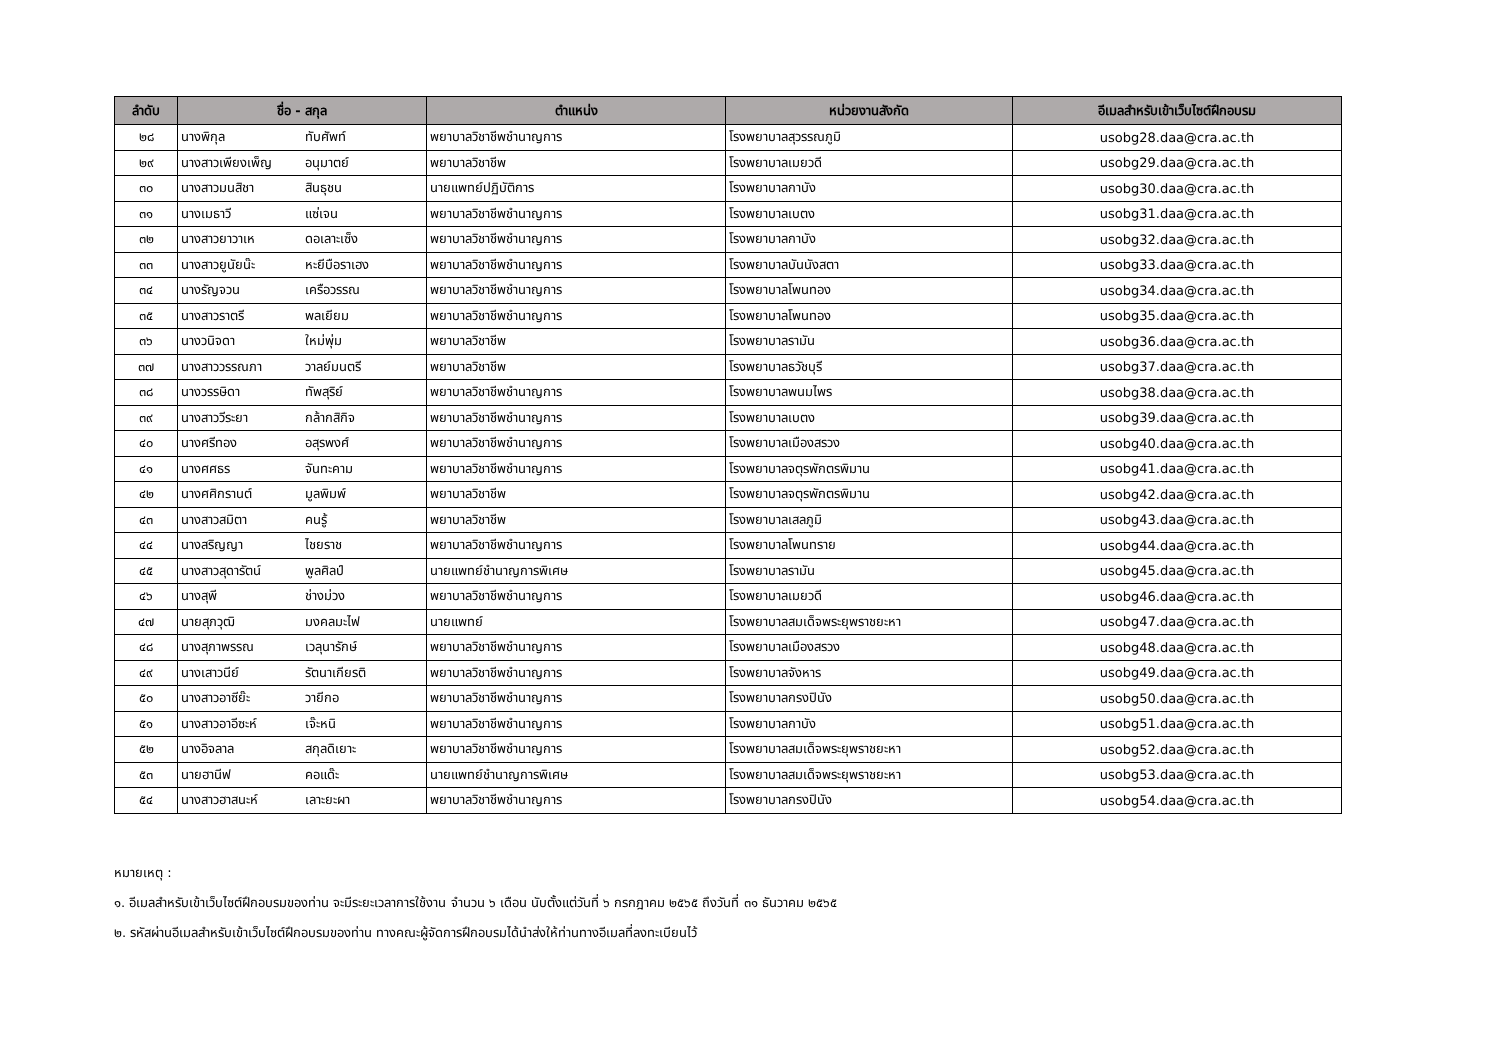| ลำดับ | ชื่อ - สกุล | ตำแหน่ง | หน่วยงานสังกัด | อีเมลสำหรับเข้าเว็บไซต์ฝึกอบรม |
| --- | --- | --- | --- | --- |
| ๒๘ | นางพิกุล ทับศัพท์ | พยาบาลวิชาชีพชำนาญการ | โรงพยาบาลสุวรรณภูมิ | usobg28.daa@cra.ac.th |
| ๒๙ | นางสาวเพียงเพ็ญ อนุมาตย์ | พยาบาลวิชาชีพ | โรงพยาบาลเมยวดี | usobg29.daa@cra.ac.th |
| ๓๐ | นางสาวมนสิชา สินธุชน | นายแพทย์ปฏิบัติการ | โรงพยาบาลกาบัง | usobg30.daa@cra.ac.th |
| ๓๑ | นางเมธาวี แซ่เจน | พยาบาลวิชาชีพชำนาญการ | โรงพยาบาลเบตง | usobg31.daa@cra.ac.th |
| ๓๒ | นางสาวยาวาเห ดอเลาะเซ็ง | พยาบาลวิชาชีพชำนาญการ | โรงพยาบาลกาบัง | usobg32.daa@cra.ac.th |
| ๓๓ | นางสาวยูนัยน๊ะ หะยีบือราเฮง | พยาบาลวิชาชีพชำนาญการ | โรงพยาบาลบันนังสตา | usobg33.daa@cra.ac.th |
| ๓๔ | นางรัญจวน เครือวรรณ | พยาบาลวิชาชีพชำนาญการ | โรงพยาบาลโพนทอง | usobg34.daa@cra.ac.th |
| ๓๕ | นางสาวราตรี พลเยียม | พยาบาลวิชาชีพชำนาญการ | โรงพยาบาลโพนทอง | usobg35.daa@cra.ac.th |
| ๓๖ | นางวนิจดา ใหม่พุ่ม | พยาบาลวิชาชีพ | โรงพยาบาลรามัน | usobg36.daa@cra.ac.th |
| ๓๗ | นางสาววรรณภา วาลย์มนตรี | พยาบาลวิชาชีพ | โรงพยาบาลธวัชบุรี | usobg37.daa@cra.ac.th |
| ๓๘ | นางวรรษิดา ทัพสุริย์ | พยาบาลวิชาชีพชำนาญการ | โรงพยาบาลพนมไพร | usobg38.daa@cra.ac.th |
| ๓๙ | นางสาววีระยา กล้ากสิกิจ | พยาบาลวิชาชีพชำนาญการ | โรงพยาบาลเบตง | usobg39.daa@cra.ac.th |
| ๔๐ | นางศรีทอง อสุรพงศ์ | พยาบาลวิชาชีพชำนาญการ | โรงพยาบาลเมืองสรวง | usobg40.daa@cra.ac.th |
| ๔๑ | นางศศธร จันทะคาม | พยาบาลวิชาชีพชำนาญการ | โรงพยาบาลจตุรพักตรพิมาน | usobg41.daa@cra.ac.th |
| ๔๒ | นางศศิกรานต์ มูลพิมพ์ | พยาบาลวิชาชีพ | โรงพยาบาลจตุรพักตรพิมาน | usobg42.daa@cra.ac.th |
| ๔๓ | นางสาวสมิตา คนรู้ | พยาบาลวิชาชีพ | โรงพยาบาลเสลภูมิ | usobg43.daa@cra.ac.th |
| ๔๔ | นางสริญญา ไชยราช | พยาบาลวิชาชีพชำนาญการ | โรงพยาบาลโพนทราย | usobg44.daa@cra.ac.th |
| ๔๕ | นางสาวสุดารัตน์ พูลศิลป์ | นายแพทย์ชำนาญการพิเศษ | โรงพยาบาลรามัน | usobg45.daa@cra.ac.th |
| ๔๖ | นางสุพี ช่างม่วง | พยาบาลวิชาชีพชำนาญการ | โรงพยาบาลเมยวดี | usobg46.daa@cra.ac.th |
| ๔๗ | นายสุภวุฒิ มงคลมะไฟ | นายแพทย์ | โรงพยาบาลสมเด็จพระยุพราชยะหา | usobg47.daa@cra.ac.th |
| ๔๘ | นางสุภาพรรณ เวลุนารักษ์ | พยาบาลวิชาชีพชำนาญการ | โรงพยาบาลเมืองสรวง | usobg48.daa@cra.ac.th |
| ๔๙ | นางเสาวนีย์ รัตนาเกียรติ | พยาบาลวิชาชีพชำนาญการ | โรงพยาบาลจังหาร | usobg49.daa@cra.ac.th |
| ๕๐ | นางสาวอาซีย๊ะ วายีกอ | พยาบาลวิชาชีพชำนาญการ | โรงพยาบาลกรงปินัง | usobg50.daa@cra.ac.th |
| ๕๑ | นางสาวอาอีซะห์ เจ๊ะหนิ | พยาบาลวิชาชีพชำนาญการ | โรงพยาบาลกาบัง | usobg51.daa@cra.ac.th |
| ๕๒ | นางอิจลาล สกุลดิเยาะ | พยาบาลวิชาชีพชำนาญการ | โรงพยาบาลสมเด็จพระยุพราชยะหา | usobg52.daa@cra.ac.th |
| ๕๓ | นายฮานีฟ คอแด๊ะ | นายแพทย์ชำนาญการพิเศษ | โรงพยาบาลสมเด็จพระยุพราชยะหา | usobg53.daa@cra.ac.th |
| ๕๔ | นางสาวฮาสนะห์ เลาะยะผา | พยาบาลวิชาชีพชำนาญการ | โรงพยาบาลกรงปินัง | usobg54.daa@cra.ac.th |
หมายเหตุ :
๑. อีเมลสำหรับเข้าเว็บไซต์ฝึกอบรมของท่าน จะมีระยะเวลาการใช้งาน จำนวน ๖ เดือน นับตั้งแต่วันที่ ๖ กรกฎาคม ๒๕๖๕ ถึงวันที่ ๓๑ ธันวาคม ๒๕๖๕
๒. รหัสผ่านอีเมลสำหรับเข้าเว็บไซต์ฝึกอบรมของท่าน ทางคณะผู้จัดการฝึกอบรมได้นำส่งให้ท่านทางอีเมลที่ลงทะเบียนไว้